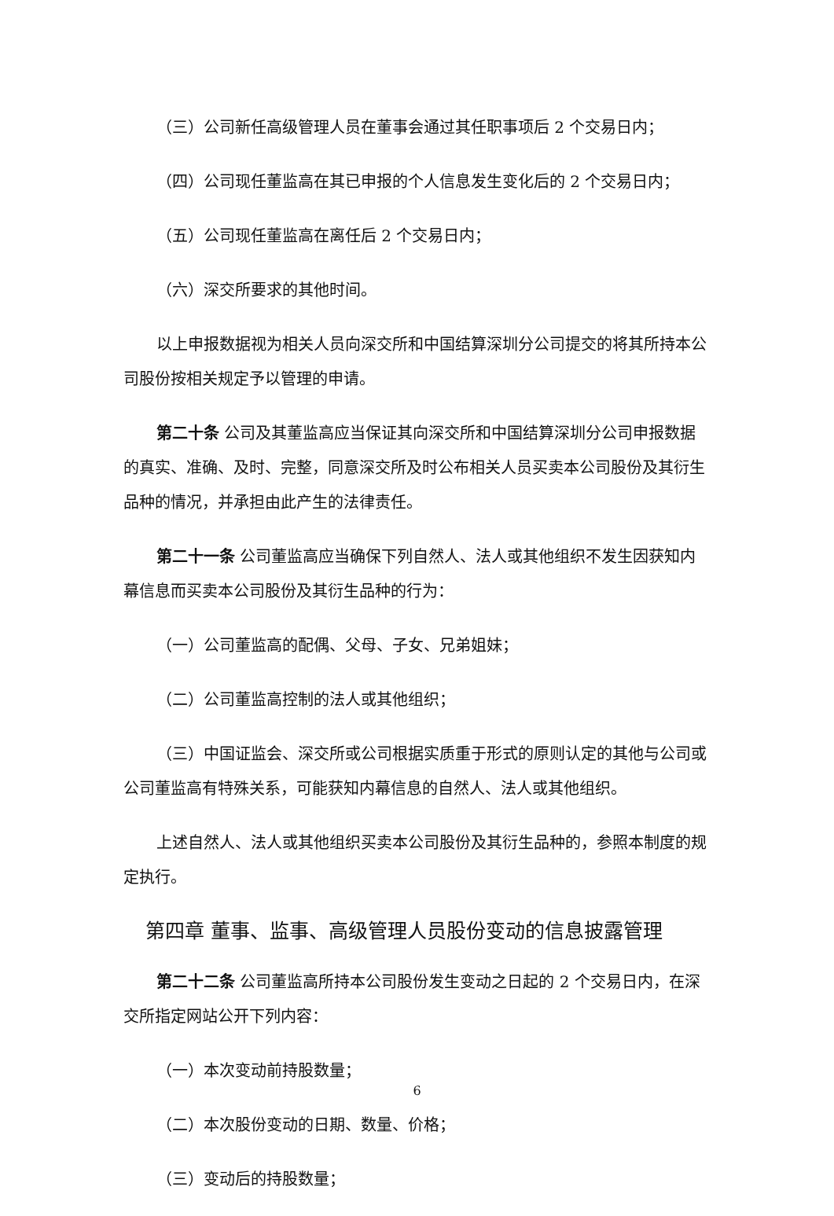（三）公司新任高级管理人员在董事会通过其任职事项后 2 个交易日内；
（四）公司现任董监高在其已申报的个人信息发生变化后的 2 个交易日内；
（五）公司现任董监高在离任后 2 个交易日内；
（六）深交所要求的其他时间。
以上申报数据视为相关人员向深交所和中国结算深圳分公司提交的将其所持本公司股份按相关规定予以管理的申请。
第二十条 公司及其董监高应当保证其向深交所和中国结算深圳分公司申报数据的真实、准确、及时、完整，同意深交所及时公布相关人员买卖本公司股份及其衍生品种的情况，并承担由此产生的法律责任。
第二十一条 公司董监高应当确保下列自然人、法人或其他组织不发生因获知内幕信息而买卖本公司股份及其衍生品种的行为：
（一）公司董监高的配偶、父母、子女、兄弟姐妹；
（二）公司董监高控制的法人或其他组织；
（三）中国证监会、深交所或公司根据实质重于形式的原则认定的其他与公司或公司董监高有特殊关系，可能获知内幕信息的自然人、法人或其他组织。
上述自然人、法人或其他组织买卖本公司股份及其衍生品种的，参照本制度的规定执行。
第四章 董事、监事、高级管理人员股份变动的信息披露管理
第二十二条 公司董监高所持本公司股份发生变动之日起的 2 个交易日内，在深交所指定网站公开下列内容：
（一）本次变动前持股数量；
（二）本次股份变动的日期、数量、价格；
（三）变动后的持股数量；
6